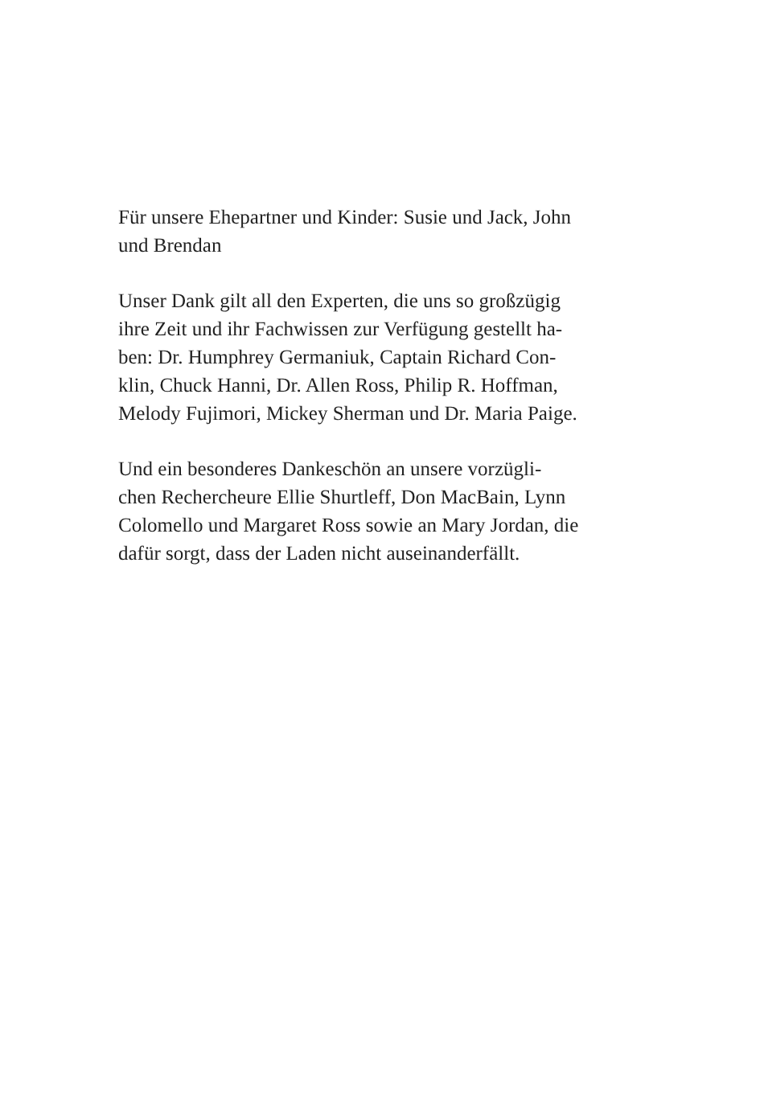Für unsere Ehepartner und Kinder: Susie und Jack, John
und Brendan
Unser Dank gilt all den Experten, die uns so großzügig
ihre Zeit und ihr Fachwissen zur Verfügung gestellt ha-
ben: Dr. Humphrey Germaniuk, Captain Richard Con-
klin, Chuck Hanni, Dr. Allen Ross, Philip R. Hoffman,
Melody Fujimori, Mickey Sherman und Dr. Maria Paige.
Und ein besonderes Dankeschön an unsere vorzügli-
chen Rechercheure Ellie Shurtleff, Don MacBain, Lynn
Colomello und Margaret Ross sowie an Mary Jordan, die
dafür sorgt, dass der Laden nicht auseinanderfällt.